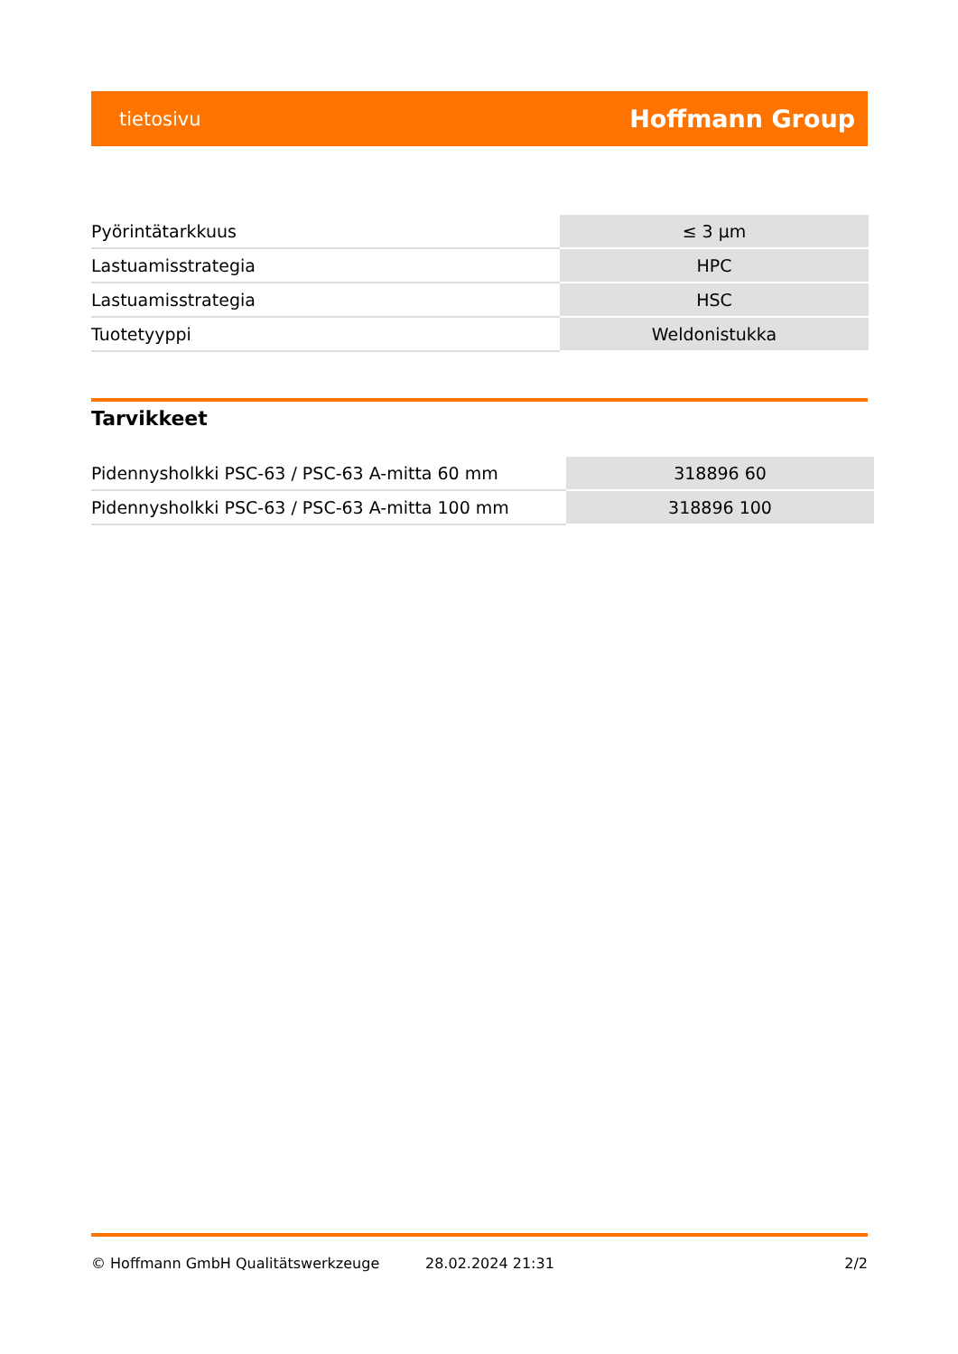tietosivu Hoffmann Group
| Pyörintätarkkuus | ≤ 3 µm |
| Lastuamisstrategia | HPC |
| Lastuamisstrategia | HSC |
| Tuotetyyppi | Weldonistukka |
Tarvikkeet
| Pidennysholkki PSC-63 / PSC-63 A-mitta 60 mm | 318896 60 |
| Pidennysholkki PSC-63 / PSC-63 A-mitta 100 mm | 318896 100 |
© Hoffmann GmbH Qualitätswerkzeuge 28.02.2024 21:31 2/2